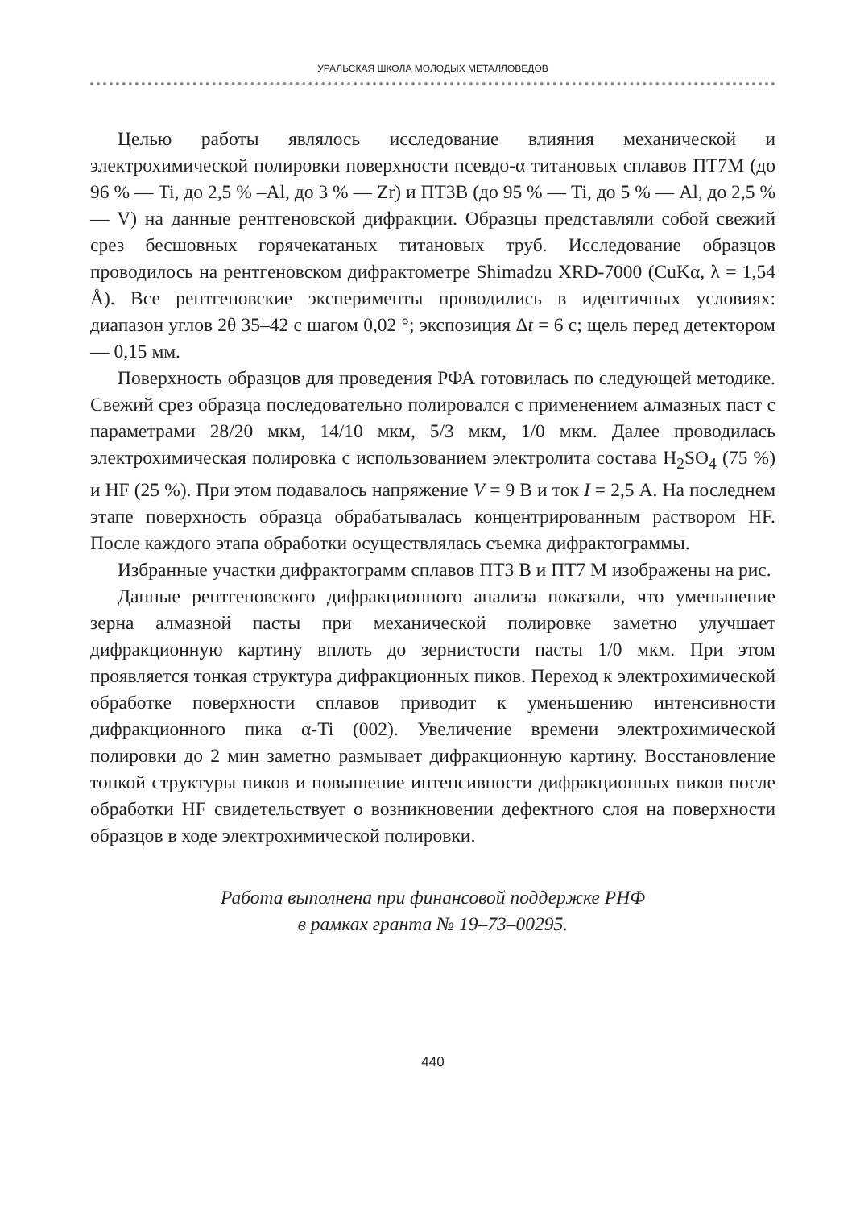УРАЛЬСКАЯ ШКОЛА МОЛОДЫХ МЕТАЛЛОВЕДОВ
Целью работы являлось исследование влияния механической и электрохимической полировки поверхности псевдо-α титановых сплавов ПТ7М (до 96 % — Ti, до 2,5 % –Al, до 3 % — Zr) и ПТ3В (до 95 % — Ti, до 5 % — Al, до 2,5 % — V) на данные рентгеновской дифракции. Образцы представляли собой свежий срез бесшовных горячекатаных титановых труб. Исследование образцов проводилось на рентгеновском дифрактометре Shimadzu XRD-7000 (CuKα, λ = 1,54 Å). Все рентгеновские эксперименты проводились в идентичных условиях: диапазон углов 2θ 35–42 с шагом 0,02 °; экспозиция Δt = 6 с; щель перед детектором — 0,15 мм.
Поверхность образцов для проведения РФА готовилась по следующей методике. Свежий срез образца последовательно полировался с применением алмазных паст с параметрами 28/20 мкм, 14/10 мкм, 5/3 мкм, 1/0 мкм. Далее проводилась электрохимическая полировка с использованием электролита состава H<sub>2</sub>SO<sub>4</sub> (75 %) и HF (25 %). При этом подавалось напряжение V = 9 В и ток I = 2,5 А. На последнем этапе поверхность образца обрабатывалась концентрированным раствором HF. После каждого этапа обработки осуществлялась съемка дифрактограммы.
Избранные участки дифрактограмм сплавов ПТ3 В и ПТ7 М изображены на рис.
Данные рентгеновского дифракционного анализа показали, что уменьшение зерна алмазной пасты при механической полировке заметно улучшает дифракционную картину вплоть до зернистости пасты 1/0 мкм. При этом проявляется тонкая структура дифракционных пиков. Переход к электрохимической обработке поверхности сплавов приводит к уменьшению интенсивности дифракционного пика α-Ti (002). Увеличение времени электрохимической полировки до 2 мин заметно размывает дифракционную картину. Восстановление тонкой структуры пиков и повышение интенсивности дифракционных пиков после обработки HF свидетельствует о возникновении дефектного слоя на поверхности образцов в ходе электрохимической полировки.
Работа выполнена при финансовой поддержке РНФ
в рамках гранта № 19–73–00295.
440